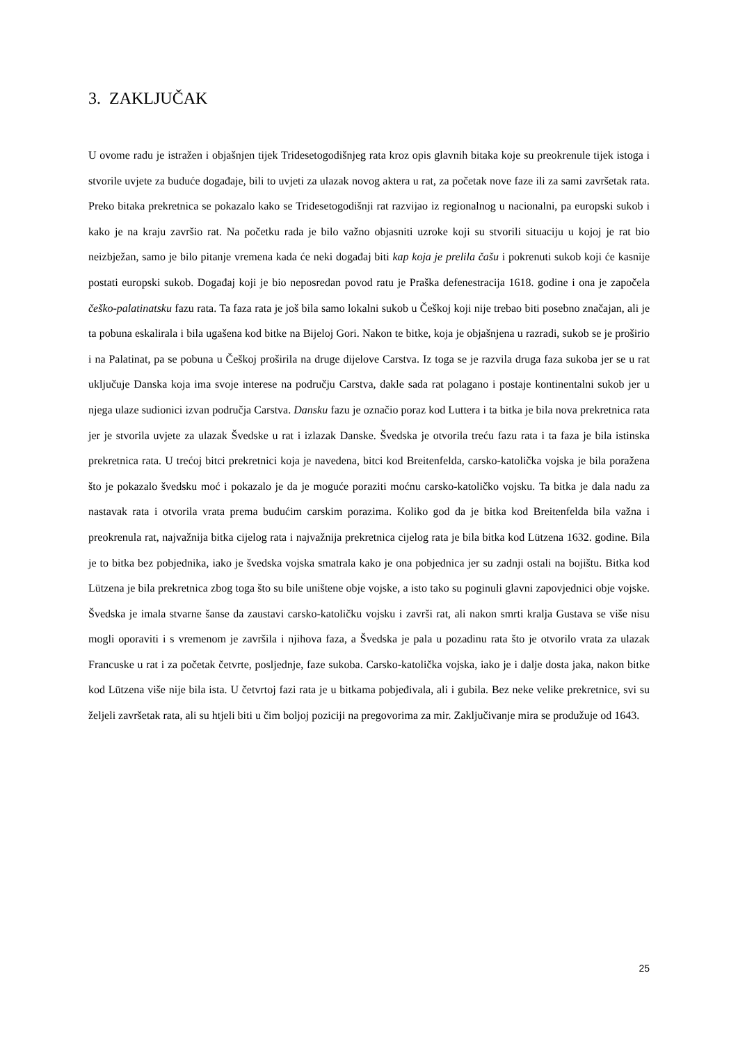3. ZAKLJUČAK
U ovome radu je istražen i objašnjen tijek Tridesetogodišnjeg rata kroz opis glavnih bitaka koje su preokrenule tijek istoga i stvorile uvjete za buduće događaje, bili to uvjeti za ulazak novog aktera u rat, za početak nove faze ili za sami završetak rata. Preko bitaka prekretnica se pokazalo kako se Tridesetogodišnji rat razvijao iz regionalnog u nacionalni, pa europski sukob i kako je na kraju završio rat. Na početku rada je bilo važno objasniti uzroke koji su stvorili situaciju u kojoj je rat bio neizbježan, samo je bilo pitanje vremena kada će neki događaj biti kap koja je prelila čašu i pokrenuti sukob koji će kasnije postati europski sukob. Događaj koji je bio neposredan povod ratu je Praška defenestracija 1618. godine i ona je započela češko-palatinatsku fazu rata. Ta faza rata je još bila samo lokalni sukob u Češkoj koji nije trebao biti posebno značajan, ali je ta pobuna eskalirala i bila ugašena kod bitke na Bijeloj Gori. Nakon te bitke, koja je objašnjena u razradi, sukob se je proširio i na Palatinat, pa se pobuna u Češkoj proširila na druge dijelove Carstva. Iz toga se je razvila druga faza sukoba jer se u rat uključuje Danska koja ima svoje interese na području Carstva, dakle sada rat polagano i postaje kontinentalni sukob jer u njega ulaze sudionici izvan područja Carstva. Dansku fazu je označio poraz kod Luttera i ta bitka je bila nova prekretnica rata jer je stvorila uvjete za ulazak Švedske u rat i izlazak Danske. Švedska je otvorila treću fazu rata i ta faza je bila istinska prekretnica rata. U trećoj bitci prekretnici koja je navedena, bitci kod Breitenfelda, carsko-katolička vojska je bila poražena što je pokazalo švedsku moć i pokazalo je da je moguće poraziti moćnu carsko-katoličko vojsku. Ta bitka je dala nadu za nastavak rata i otvorila vrata prema budućim carskim porazima. Koliko god da je bitka kod Breitenfelda bila važna i preokrenula rat, najvažnija bitka cijelog rata i najvažnija prekretnica cijelog rata je bila bitka kod Lützena 1632. godine. Bila je to bitka bez pobjednika, iako je švedska vojska smatrala kako je ona pobjednica jer su zadnji ostali na bojištu. Bitka kod Lützena je bila prekretnica zbog toga što su bile uništene obje vojske, a isto tako su poginuli glavni zapovjednici obje vojske. Švedska je imala stvarne šanse da zaustavi carsko-katoličku vojsku i završi rat, ali nakon smrti kralja Gustava se više nisu mogli oporaviti i s vremenom je završila i njihova faza, a Švedska je pala u pozadinu rata što je otvorilo vrata za ulazak Francuske u rat i za početak četvrte, posljednje, faze sukoba. Carsko-katolička vojska, iako je i dalje dosta jaka, nakon bitke kod Lützena više nije bila ista. U četvrtoj fazi rata je u bitkama pobjeđivala, ali i gubila. Bez neke velike prekretnice, svi su željeli završetak rata, ali su htjeli biti u čim boljoj poziciji na pregovorima za mir. Zaključivanje mira se produžuje od 1643.
25